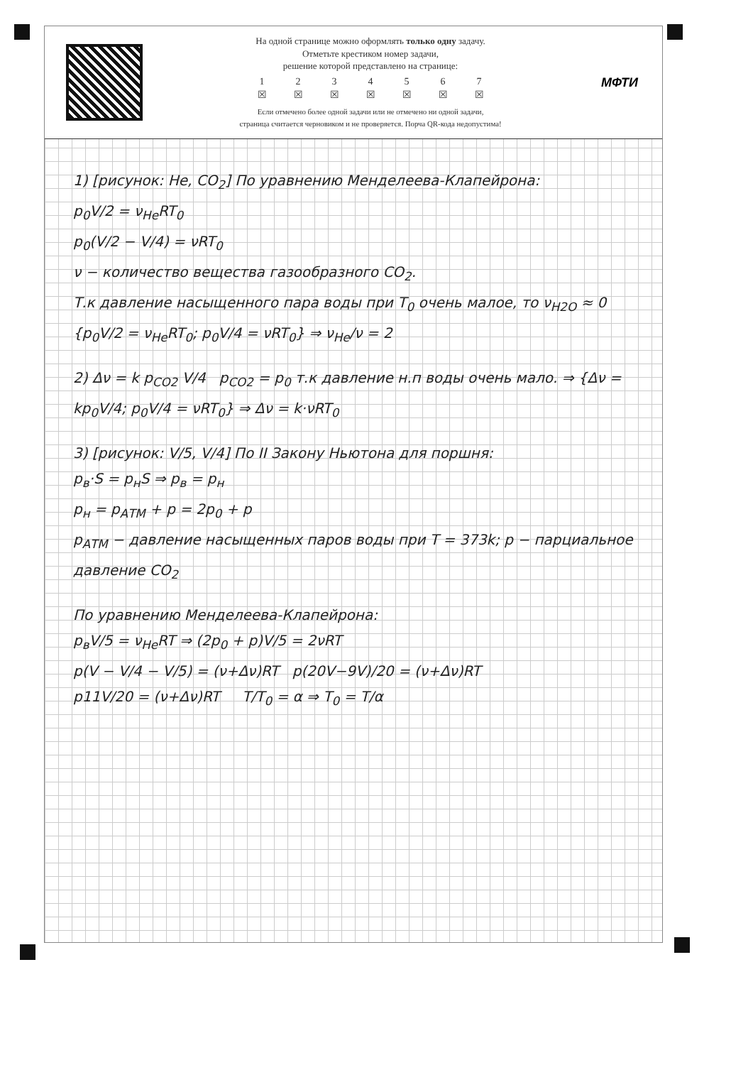На одной странице можно оформлять только одну задачу.
Отметьте крестиком номер задачи,
решение которой представлено на странице:
1
☒ 2
☒ 3
☒ 4
☒ 5
☒ 6
☒ 7
☒
Если отмечено более одной задачи или не отмечено ни одной задачи,
страница считается черновиком и не проверяется. Порча QR-кода недопустима!
МФТИ
1) [рисунок: He, CO<sub>2</sub>] По уравнению Менделеева-Клапейрона:
p<sub>0</sub>V/2 = ν<sub>He</sub>RT<sub>0</sub>
p<sub>0</sub>(V/2 − V/4) = νRT<sub>0</sub>
ν − количество вещества газообразного CO<sub>2</sub>.
Т.к давление насыщенного пара воды при T<sub>0</sub> очень малое, то ν<sub>H2O</sub> ≈ 0
{p<sub>0</sub>V/2 = ν<sub>He</sub>RT<sub>0</sub>; p<sub>0</sub>V/4 = νRT<sub>0</sub>} ⇒ ν<sub>He</sub>/ν = 2
2) Δν = k p<sub>CO2</sub> V/4 p<sub>CO2</sub> = p<sub>0</sub> т.к давление н.п воды очень мало. ⇒ {Δν = kp<sub>0</sub>V/4; p<sub>0</sub>V/4 = νRT<sub>0</sub>} ⇒ Δν = k·νRT<sub>0</sub>
3) [рисунок: V/5, V/4] По II Закону Ньютона для поршня:
p<sub>в</sub>·S = p<sub>н</sub>S ⇒ p<sub>в</sub> = p<sub>н</sub>
p<sub>н</sub> = p<sub>АТМ</sub> + p = 2p<sub>0</sub> + p
p<sub>АТМ</sub> − давление насыщенных паров воды при T = 373k; p − парциальное давление CO<sub>2</sub>
По уравнению Менделеева-Клапейрона:
p<sub>в</sub>V/5 = ν<sub>He</sub>RT ⇒ (2p<sub>0</sub> + p)V/5 = 2νRT
p(V − V/4 − V/5) = (ν+Δν)RT p(20V−9V)/20 = (ν+Δν)RT
p11V/20 = (ν+Δν)RT T/T<sub>0</sub> = α ⇒ T<sub>0</sub> = T/α